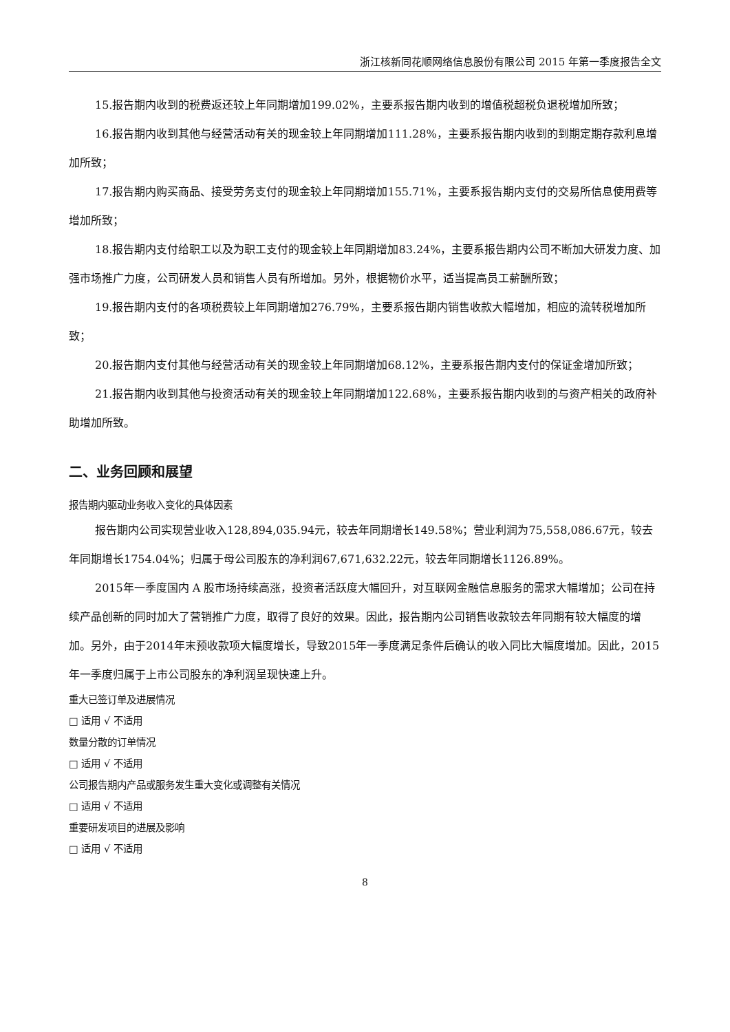浙江核新同花顺网络信息股份有限公司 2015 年第一季度报告全文
15.报告期内收到的税费返还较上年同期增加199.02%，主要系报告期内收到的增值税超税负退税增加所致；
16.报告期内收到其他与经营活动有关的现金较上年同期增加111.28%，主要系报告期内收到的到期定期存款利息增加所致；
17.报告期内购买商品、接受劳务支付的现金较上年同期增加155.71%，主要系报告期内支付的交易所信息使用费等增加所致；
18.报告期内支付给职工以及为职工支付的现金较上年同期增加83.24%，主要系报告期内公司不断加大研发力度、加强市场推广力度，公司研发人员和销售人员有所增加。另外，根据物价水平，适当提高员工薪酬所致；
19.报告期内支付的各项税费较上年同期增加276.79%，主要系报告期内销售收款大幅增加，相应的流转税增加所致；
20.报告期内支付其他与经营活动有关的现金较上年同期增加68.12%，主要系报告期内支付的保证金增加所致；
21.报告期内收到其他与投资活动有关的现金较上年同期增加122.68%，主要系报告期内收到的与资产相关的政府补助增加所致。
二、业务回顾和展望
报告期内驱动业务收入变化的具体因素
报告期内公司实现营业收入128,894,035.94元，较去年同期增长149.58%；营业利润为75,558,086.67元，较去年同期增长1754.04%；归属于母公司股东的净利润67,671,632.22元，较去年同期增长1126.89%。
2015年一季度国内 A 股市场持续高涨，投资者活跃度大幅回升，对互联网金融信息服务的需求大幅增加；公司在持续产品创新的同时加大了营销推广力度，取得了良好的效果。因此，报告期内公司销售收款较去年同期有较大幅度的增加。另外，由于2014年末预收款项大幅度增长，导致2015年一季度满足条件后确认的收入同比大幅度增加。因此，2015年一季度归属于上市公司股东的净利润呈现快速上升。
重大已签订单及进展情况
□ 适用 √ 不适用
数量分散的订单情况
□ 适用 √ 不适用
公司报告期内产品或服务发生重大变化或调整有关情况
□ 适用 √ 不适用
重要研发项目的进展及影响
□ 适用 √ 不适用
8